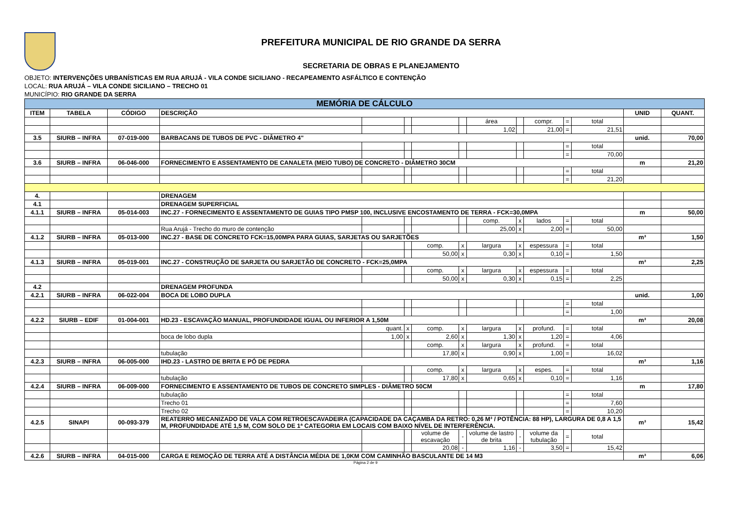PREFEITURA MUNICIPAL DE RIO GRANDE DA SERRA
SECRETARIA DE OBRAS E PLANEJAMENTO
OBJETO: INTERVENÇÕES URBANÍSTICAS EM RUA ARUJÁ - VILA CONDE SICILIANO - RECAPEAMENTO ASFÁLTICO E CONTENÇÃO
LOCAL: RUA ARUJÁ – VILA CONDE SICILIANO – TRECHO 01
MUNICÍPIO: RIO GRANDE DA SERRA
| MEMÓRIA DE CÁLCULO | | | | | | | | | | | | | | |
| ITEM | TABELA | CÓDIGO | DESCRIÇÃO | | | | | | | | | | UNID | QUANT. |
| | | | | | | | | área | | compr. | = | total | | |
| | | | | | | | | 1,02 | | 21,00 | = | 21,51 | | |
| 3.5 | SIURB – INFRA | 07-019-000 | BARBACANS DE TUBOS DE PVC - DIÂMETRO 4" | | | | | | | | | | unid. | 70,00 |
| | | | | | | | | | | | = | total | | |
| | | | | | | | | | | | = | 70,00 | | |
| 3.6 | SIURB – INFRA | 06-046-000 | FORNECIMENTO E ASSENTAMENTO DE CANALETA (MEIO TUBO) DE CONCRETO - DIÂMETRO 30CM | | | | | | | | | | m | 21,20 |
| | | | | | | | | | | | = | total | | |
| | | | | | | | | | | | = | 21,20 | | |
| 4. | | | DRENAGEM | | | | | | | | | | | |
| 4.1 | | | DRENAGEM SUPERFICIAL | | | | | | | | | | | |
| 4.1.1 | SIURB – INFRA | 05-014-003 | INC.27 - FORNECIMENTO E ASSENTAMENTO DE GUIAS TIPO PMSP 100, INCLUSIVE ENCOSTAMENTO DE TERRA - FCK=30,0MPA | | | | | | | | | | m | 50,00 |
| | | | | | | | | comp. | x | lados | = | total | | |
| | | | Rua Arujá - Trecho do muro de contenção | | | | | 25,00 | x | 2,00 | = | 50,00 | | |
| 4.1.2 | SIURB – INFRA | 05-013-000 | INC.27 - BASE DE CONCRETO FCK=15,00MPA PARA GUIAS, SARJETAS OU SARJETÕES | | | | | | | | | | m³ | 1,50 |
| | | | | | | comp. | x | largura | x | espessura | = | total | | |
| | | | | | | 50,00 | x | 0,30 | x | 0,10 | = | 1,50 | | |
| 4.1.3 | SIURB – INFRA | 05-019-001 | INC.27 - CONSTRUÇÃO DE SARJETA OU SARJETÃO DE CONCRETO - FCK=25,0MPA | | | | | | | | | | m³ | 2,25 |
| | | | | | | comp. | x | largura | x | espessura | = | total | | |
| | | | | | | 50,00 | x | 0,30 | x | 0,15 | = | 2,25 | | |
| 4.2 | | | DRENAGEM PROFUNDA | | | | | | | | | | | |
| 4.2.1 | SIURB – INFRA | 06-022-004 | BOCA DE LOBO DUPLA | | | | | | | | | | unid. | 1,00 |
| | | | | | | | | | | | = | total | | |
| | | | | | | | | | | | = | 1,00 | | |
| 4.2.2 | SIURB – EDIF | 01-004-001 | HD.23 - ESCAVAÇÃO MANUAL, PROFUNDIDADE IGUAL OU INFERIOR A 1,50M | | | | | | | | | | m³ | 20,08 |
| | | | | quant. | x | comp. | x | largura | x | profund. | = | total | | |
| | | | boca de lobo dupla | 1,00 | x | 2,60 | x | 1,30 | x | 1,20 | = | 4,06 | | |
| | | | | | | comp. | x | largura | x | profund. | = | total | | |
| | | | tubulação | | | 17,80 | x | 0,90 | x | 1,00 | = | 16,02 | | |
| 4.2.3 | SIURB – INFRA | 06-005-000 | IHD.23 - LASTRO DE BRITA E PÓ DE PEDRA | | | | | | | | | | m³ | 1,16 |
| | | | | | | comp. | x | largura | x | espes. | = | total | | |
| | | | tubulação | | | 17,80 | x | 0,65 | x | 0,10 | = | 1,16 | | |
| 4.2.4 | SIURB – INFRA | 06-009-000 | FORNECIMENTO E ASSENTAMENTO DE TUBOS DE CONCRETO SIMPLES - DIÂMETRO 50CM | | | | | | | | | | m | 17,80 |
| | | | tubulação | | | | | | | | = | total | | |
| | | | Trecho 01 | | | | | | | | = | 7,60 | | |
| | | | Trecho 02 | | | | | | | | = | 10,20 | | |
| 4.2.5 | SINAPI | 00-093-379 | REATERRO MECANIZADO DE VALA COM RETROESCAVADEIRA (CAPACIDADE DA CAÇAMBA DA RETRO: 0,26 M³ / POTÊNCIA: 88 HP), LARGURA DE 0,8 A 1,5 M, PROFUNDIDADE ATÉ 1,5 M, COM SOLO DE 1ª CATEGORIA EM LOCAIS COM BAIXO NÍVEL DE INTERFERÊNCIA. | | | | | | | | | | m³ | 15,42 |
| | | | | | | volume de escavação | - | volume de lastro de brita | - | volume da tubulação | = | total | | |
| | | | | | | 20,08 | - | 1,16 | - | 3,50 | = | 15,42 | | |
| 4.2.6 | SIURB – INFRA | 04-015-000 | CARGA E REMOÇÃO DE TERRA ATÉ A DISTÂNCIA MÉDIA DE 1,0KM COM CAMINHÃO BASCULANTE DE 14 M3 | | | | | | | | | | m³ | 6,06 |
Página 2 de 9